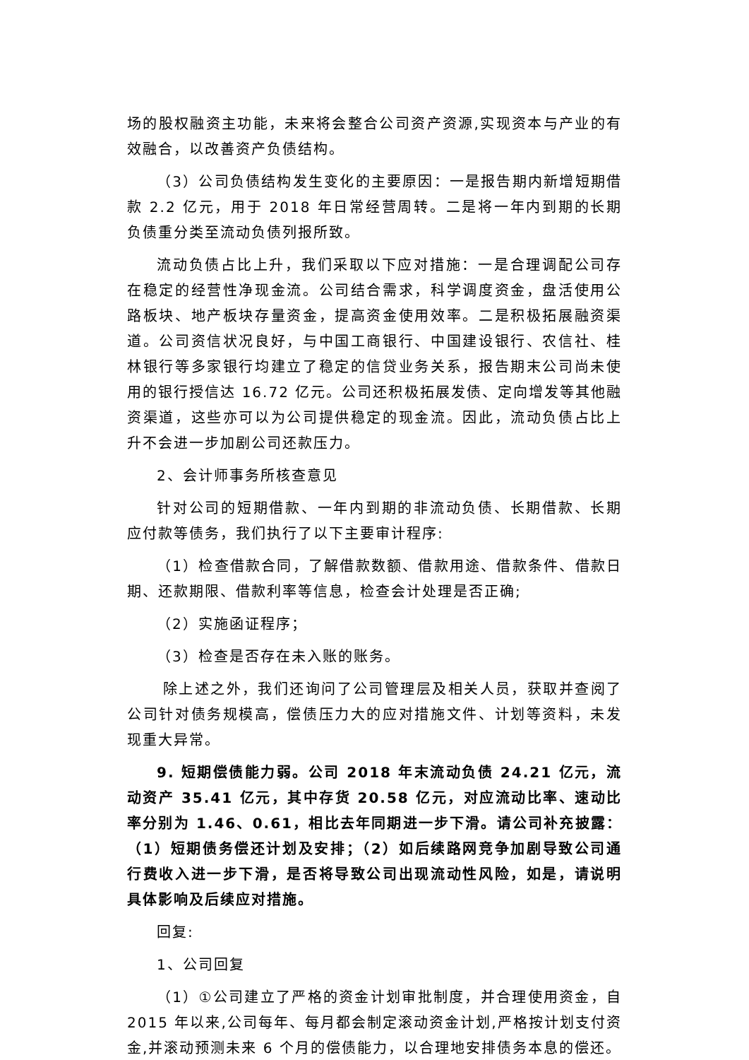场的股权融资主功能，未来将会整合公司资产资源,实现资本与产业的有效融合，以改善资产负债结构。
（3）公司负债结构发生变化的主要原因：一是报告期内新增短期借款 2.2 亿元，用于 2018 年日常经营周转。二是将一年内到期的长期负债重分类至流动负债列报所致。
流动负债占比上升，我们采取以下应对措施：一是合理调配公司存在稳定的经营性净现金流。公司结合需求，科学调度资金，盘活使用公路板块、地产板块存量资金，提高资金使用效率。二是积极拓展融资渠道。公司资信状况良好，与中国工商银行、中国建设银行、农信社、桂林银行等多家银行均建立了稳定的信贷业务关系，报告期末公司尚未使用的银行授信达 16.72 亿元。公司还积极拓展发债、定向增发等其他融资渠道，这些亦可以为公司提供稳定的现金流。因此，流动负债占比上升不会进一步加剧公司还款压力。
2、会计师事务所核查意见
针对公司的短期借款、一年内到期的非流动负债、长期借款、长期应付款等债务，我们执行了以下主要审计程序:
（1）检查借款合同，了解借款数额、借款用途、借款条件、借款日期、还款期限、借款利率等信息，检查会计处理是否正确;
（2）实施函证程序；
（3）检查是否存在未入账的账务。
除上述之外，我们还询问了公司管理层及相关人员，获取并查阅了公司针对债务规模高，偿债压力大的应对措施文件、计划等资料，未发现重大异常。
9. 短期偿债能力弱。公司 2018 年末流动负债 24.21 亿元，流动资产 35.41 亿元，其中存货 20.58 亿元，对应流动比率、速动比率分别为 1.46、0.61，相比去年同期进一步下滑。请公司补充披露：（1）短期债务偿还计划及安排；（2）如后续路网竞争加剧导致公司通行费收入进一步下滑，是否将导致公司出现流动性风险，如是，请说明具体影响及后续应对措施。
回复:
1、公司回复
（1）①公司建立了严格的资金计划审批制度，并合理使用资金，自 2015 年以来,公司每年、每月都会制定滚动资金计划,严格按计划支付资金,并滚动预测未来 6 个月的偿债能力，以合理地安排债务本息的偿还。